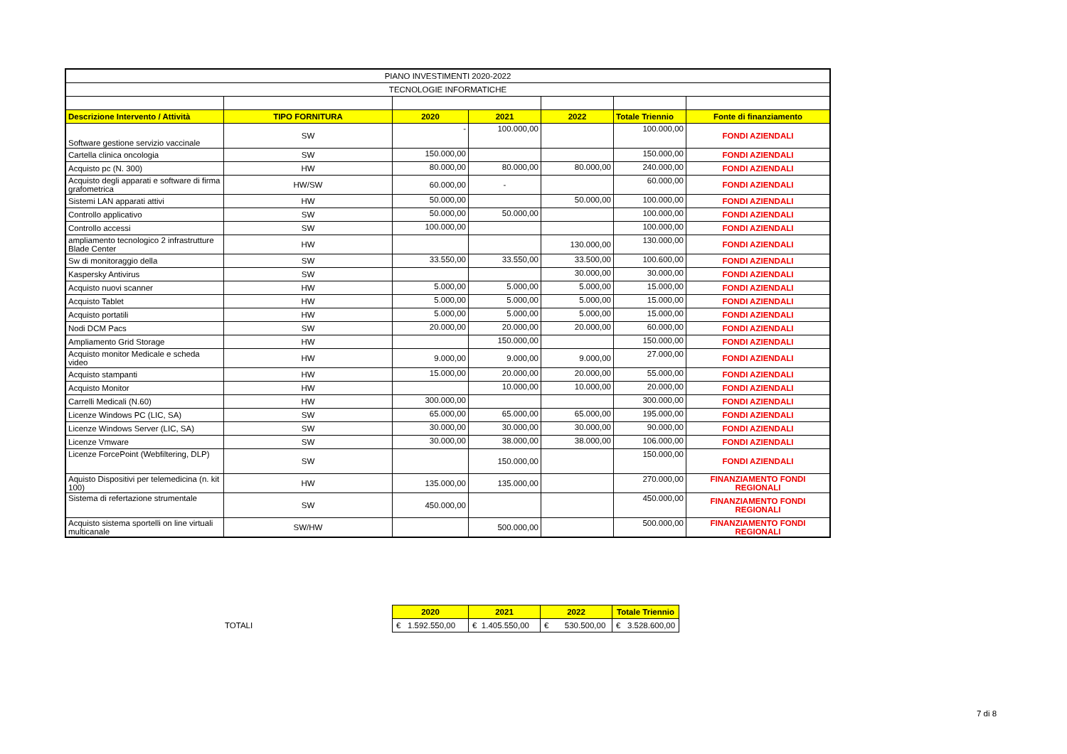| PIANO INVESTIMENTI 2020-2022 | | | | | | |
| TECNOLOGIE INFORMATICHE | | | | | | |
| Descrizione Intervento / Attività | TIPO FORNITURA | 2020 | 2021 | 2022 | Totale Triennio | Fonte di finanziamento |
| Software gestione servizio vaccinale | SW | - | 100.000,00 | | 100.000,00 | FONDI AZIENDALI |
| Cartella clinica oncologia | SW | 150.000,00 | | | 150.000,00 | FONDI AZIENDALI |
| Acquisto pc (N. 300) | HW | 80.000,00 | 80.000,00 | 80.000,00 | 240.000,00 | FONDI AZIENDALI |
| Acquisto degli apparati e software di firma grafometrica | HW/SW | 60.000,00 | - | | 60.000,00 | FONDI AZIENDALI |
| Sistemi LAN apparati attivi | HW | 50.000,00 | | 50.000,00 | 100.000,00 | FONDI AZIENDALI |
| Controllo applicativo | SW | 50.000,00 | 50.000,00 | | 100.000,00 | FONDI AZIENDALI |
| Controllo accessi | SW | 100.000,00 | | | 100.000,00 | FONDI AZIENDALI |
| ampliamento tecnologico 2 infrastrutture Blade Center | HW | | | 130.000,00 | 130.000,00 | FONDI AZIENDALI |
| Sw di monitoraggio della | SW | 33.550,00 | 33.550,00 | 33.500,00 | 100.600,00 | FONDI AZIENDALI |
| Kaspersky Antivirus | SW | | | 30.000,00 | 30.000,00 | FONDI AZIENDALI |
| Acquisto nuovi scanner | HW | 5.000,00 | 5.000,00 | 5.000,00 | 15.000,00 | FONDI AZIENDALI |
| Acquisto Tablet | HW | 5.000,00 | 5.000,00 | 5.000,00 | 15.000,00 | FONDI AZIENDALI |
| Acquisto portatili | HW | 5.000,00 | 5.000,00 | 5.000,00 | 15.000,00 | FONDI AZIENDALI |
| Nodi DCM Pacs | SW | 20.000,00 | 20.000,00 | 20.000,00 | 60.000,00 | FONDI AZIENDALI |
| Ampliamento Grid Storage | HW | | 150.000,00 | | 150.000,00 | FONDI AZIENDALI |
| Acquisto monitor Medicale e scheda video | HW | 9.000,00 | 9.000,00 | 9.000,00 | 27.000,00 | FONDI AZIENDALI |
| Acquisto stampanti | HW | 15.000,00 | 20.000,00 | 20.000,00 | 55.000,00 | FONDI AZIENDALI |
| Acquisto Monitor | HW | | 10.000,00 | 10.000,00 | 20.000,00 | FONDI AZIENDALI |
| Carrelli Medicali (N.60) | HW | 300.000,00 | | | 300.000,00 | FONDI AZIENDALI |
| Licenze Windows PC (LIC, SA) | SW | 65.000,00 | 65.000,00 | 65.000,00 | 195.000,00 | FONDI AZIENDALI |
| Licenze Windows Server (LIC, SA) | SW | 30.000,00 | 30.000,00 | 30.000,00 | 90.000,00 | FONDI AZIENDALI |
| Licenze Vmware | SW | 30.000,00 | 38.000,00 | 38.000,00 | 106.000,00 | FONDI AZIENDALI |
| Licenze ForcePoint (Webfiltering, DLP) | SW | | 150.000,00 | | 150.000,00 | FONDI AZIENDALI |
| Aquisto Dispositivi per telemedicina (n. kit 100) | HW | 135.000,00 | 135.000,00 | | 270.000,00 | FINANZIAMENTO FONDI REGIONALI |
| Sistema di refertazione strumentale | SW | 450.000,00 | | | 450.000,00 | FINANZIAMENTO FONDI REGIONALI |
| Acquisto sistema sportelli on line virtuali multicanale | SW/HW | | 500.000,00 | | 500.000,00 | FINANZIAMENTO FONDI REGIONALI |
TOTALI
| 2020 | 2021 | 2022 | Totale Triennio |
| --- | --- | --- | --- |
| € 1.592.550,00 | € 1.405.550,00 | € 530.500,00 | € 3.528.600,00 |
7 di 8